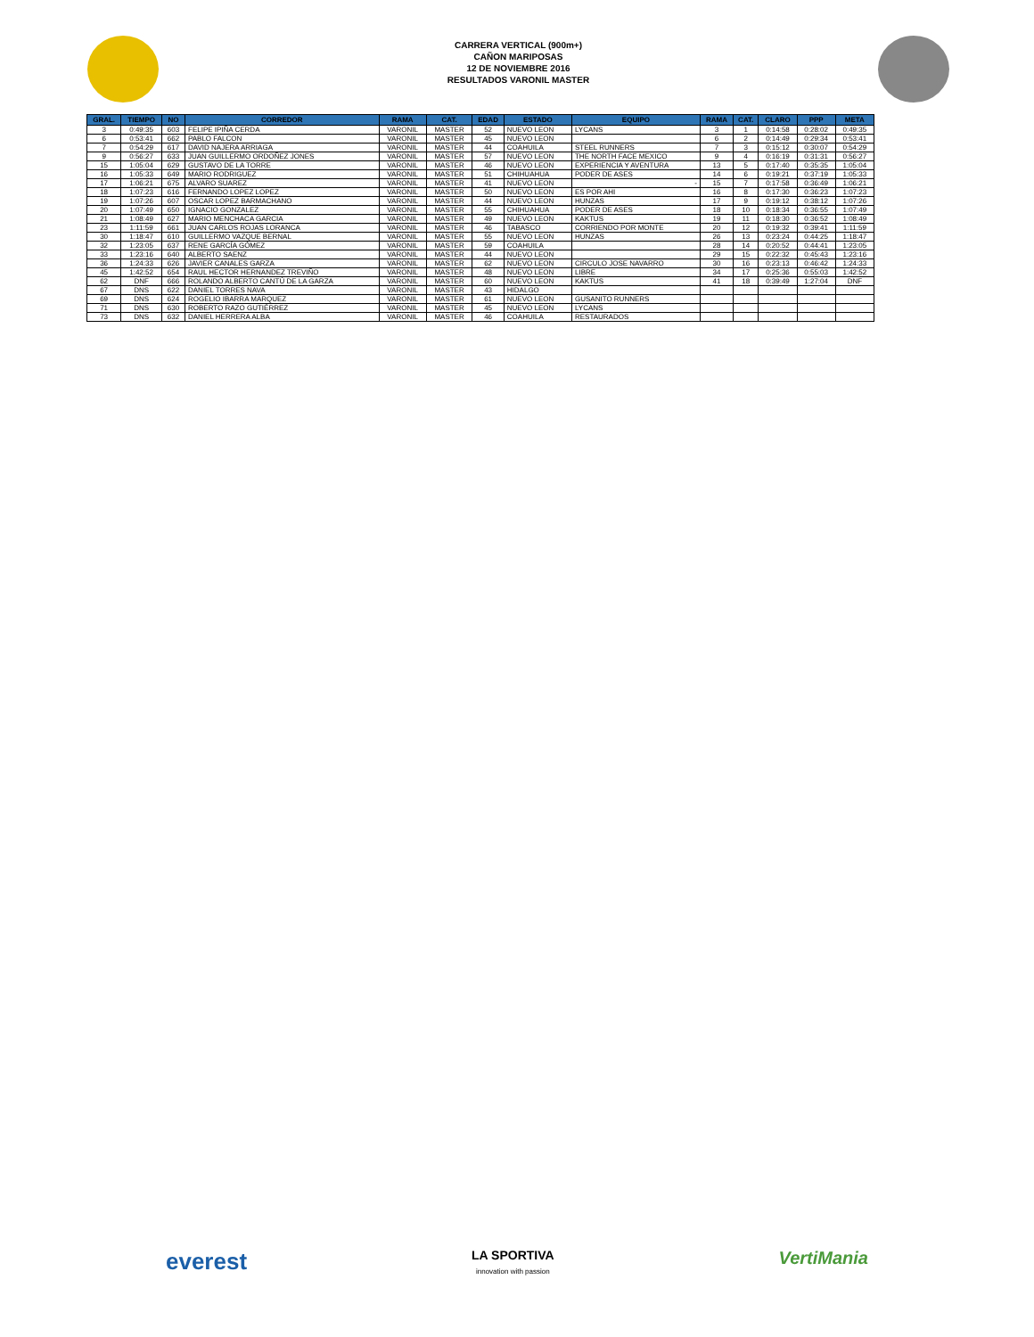CARRERA VERTICAL (900m+)
CAÑON MARIPOSAS
12 DE NOVIEMBRE 2016
RESULTADOS VARONIL MASTER
| GRAL. | TIEMPO | NO | CORREDOR | RAMA | CAT. | EDAD | ESTADO | EQUIPO | RAMA | CAT. | CLARO | PPP | META |
| --- | --- | --- | --- | --- | --- | --- | --- | --- | --- | --- | --- | --- | --- |
| 3 | 0:49:35 | 603 | FELIPE IPIÑA CERDA | VARONIL | MASTER | 52 | NUEVO LEON | LYCANS | 3 | 1 | 0:14:58 | 0:28:02 | 0:49:35 |
| 6 | 0:53:41 | 662 | PABLO FALCON | VARONIL | MASTER | 45 | NUEVO LEON | | 6 | 2 | 0:14:49 | 0:29:34 | 0:53:41 |
| 7 | 0:54:29 | 617 | DAVID NAJERA ARRIAGA | VARONIL | MASTER | 44 | COAHUILA | STEEL RUNNERS | 7 | 3 | 0:15:12 | 0:30:07 | 0:54:29 |
| 9 | 0:56:27 | 633 | JUAN GUILLERMO ORDOÑEZ JONES | VARONIL | MASTER | 57 | NUEVO LEON | THE NORTH FACE MEXICO | 9 | 4 | 0:16:19 | 0:31:31 | 0:56:27 |
| 15 | 1:05:04 | 629 | GUSTAVO DE LA TORRE | VARONIL | MASTER | 46 | NUEVO LEON | EXPERIENCIA Y AVENTURA | 13 | 5 | 0:17:40 | 0:35:35 | 1:05:04 |
| 16 | 1:05:33 | 649 | MARIO RODRIGUEZ | VARONIL | MASTER | 51 | CHIHUAHUA | PODER DE ASES | 14 | 6 | 0:19:21 | 0:37:19 | 1:05:33 |
| 17 | 1:06:21 | 675 | ALVARO SUAREZ | VARONIL | MASTER | 41 | NUEVO LEON | - | 15 | 7 | 0:17:58 | 0:36:49 | 1:06:21 |
| 18 | 1:07:23 | 616 | FERNANDO LOPEZ LOPEZ | VARONIL | MASTER | 50 | NUEVO LEON | ES POR AHI | 16 | 8 | 0:17:30 | 0:36:23 | 1:07:23 |
| 19 | 1:07:26 | 607 | OSCAR LOPEZ BARMACHANO | VARONIL | MASTER | 44 | NUEVO LEON | HUNZAS | 17 | 9 | 0:19:12 | 0:38:12 | 1:07:26 |
| 20 | 1:07:49 | 650 | IGNACIO GONZALEZ | VARONIL | MASTER | 55 | CHIHUAHUA | PODER DE ASES | 18 | 10 | 0:18:34 | 0:36:55 | 1:07:49 |
| 21 | 1:08:49 | 627 | MARIO MENCHACA GARCIA | VARONIL | MASTER | 49 | NUEVO LEON | KAKTUS | 19 | 11 | 0:18:30 | 0:36:52 | 1:08:49 |
| 23 | 1:11:59 | 661 | JUAN CARLOS ROJAS LORANCA | VARONIL | MASTER | 46 | TABASCO | CORRIENDO POR MONTE | 20 | 12 | 0:19:32 | 0:39:41 | 1:11:59 |
| 30 | 1:18:47 | 610 | GUILLERMO VAZQUE BERNAL | VARONIL | MASTER | 55 | NUEVO LEON | HUNZAS | 26 | 13 | 0:23:24 | 0:44:25 | 1:18:47 |
| 32 | 1:23:05 | 637 | RENE GARCÍA GÓMEZ | VARONIL | MASTER | 59 | COAHUILA | | 28 | 14 | 0:20:52 | 0:44:41 | 1:23:05 |
| 33 | 1:23:16 | 640 | ALBERTO SAENZ | VARONIL | MASTER | 44 | NUEVO LEON | | 29 | 15 | 0:22:32 | 0:45:43 | 1:23:16 |
| 36 | 1:24:33 | 626 | JAVIER CANALES GARZA | VARONIL | MASTER | 62 | NUEVO LEON | CIRCULO JOSE NAVARRO | 30 | 16 | 0:23:13 | 0:46:42 | 1:24:33 |
| 45 | 1:42:52 | 654 | RAUL HECTOR HERNANDEZ TREVIÑO | VARONIL | MASTER | 48 | NUEVO LEON | LIBRE | 34 | 17 | 0:25:36 | 0:55:03 | 1:42:52 |
| 62 | DNF | 666 | ROLANDO ALBERTO CANTÚ DE LA GARZA | VARONIL | MASTER | 60 | NUEVO LEON | KAKTUS | 41 | 18 | 0:39:49 | 1:27:04 | DNF |
| 67 | DNS | 622 | DANIEL TORRES NAVA | VARONIL | MASTER | 43 | HIDALGO | | | | | | |
| 69 | DNS | 624 | ROGELIO IBARRA MARQUEZ | VARONIL | MASTER | 61 | NUEVO LEON | GUSANITO RUNNERS | | | | | |
| 71 | DNS | 630 | ROBERTO RAZO GUTIÉRREZ | VARONIL | MASTER | 45 | NUEVO LEON | LYCANS | | | | | |
| 73 | DNS | 632 | DANIEL HERRERA ALBA | VARONIL | MASTER | 46 | COAHUILA | RESTAURADOS | | | | | |
everest
LA SPORTIVA
innovation with passion
VertiMania